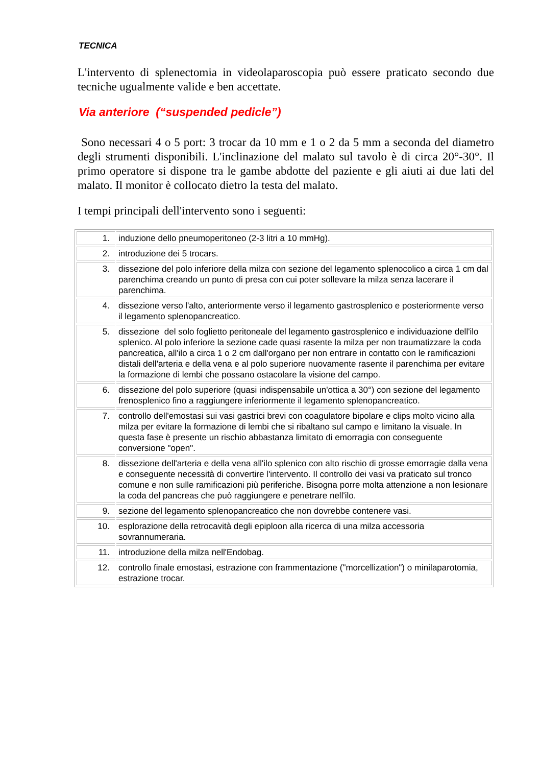TECNICA
L'intervento di splenectomia in videolaparoscopia può essere praticato secondo due tecniche ugualmente valide e ben accettate.
Via anteriore (“suspended pedicle”)
Sono necessari 4 o 5 port: 3 trocar da 10 mm e 1 o 2 da 5 mm a seconda del diametro degli strumenti disponibili. L'inclinazione del malato sul tavolo è di circa 20°-30°. Il primo operatore si dispone tra le gambe abdotte del paziente e gli aiuti ai due lati del malato. Il monitor è collocato dietro la testa del malato.
I tempi principali dell'intervento sono i seguenti:
| 1. | induzione dello pneumoperitoneo (2-3 litri a 10 mmHg). |
| 2. | introduzione dei 5 trocars. |
| 3. | dissezione del polo inferiore della milza con sezione del legamento splenocolico a circa 1 cm dal parenchima creando un punto di presa con cui poter sollevare la milza senza lacerare il parenchima. |
| 4. | dissezione verso l'alto, anteriormente verso il legamento gastrosplenico e posteriormente verso il legamento splenopancreatico. |
| 5. | dissezione del solo foglietto peritoneale del legamento gastrosplenico e individuazione dell'ilo splenico. Al polo inferiore la sezione cade quasi rasente la milza per non traumatizzare la coda pancreatica, all'ilo a circa 1 o 2 cm dall'organo per non entrare in contatto con le ramificazioni distali dell'arteria e della vena e al polo superiore nuovamente rasente il parenchima per evitare la formazione di lembi che possano ostacolare la visione del campo. |
| 6. | dissezione del polo superiore (quasi indispensabile un'ottica a 30°) con sezione del legamento frenosplenico fino a raggiungere inferiormente il legamento splenopancreatico. |
| 7. | controllo dell'emostasi sui vasi gastrici brevi con coagulatore bipolare e clips molto vicino alla milza per evitare la formazione di lembi che si ribaltano sul campo e limitano la visuale. In questa fase è presente un rischio abbastanza limitato di emorragia con conseguente conversione "open". |
| 8. | dissezione dell'arteria e della vena all'ilo splenico con alto rischio di grosse emorragie dalla vena e conseguente necessità di convertire l'intervento. Il controllo dei vasi va praticato sul tronco comune e non sulle ramificazioni più periferiche. Bisogna porre molta attenzione a non lesionare la coda del pancreas che può raggiungere e penetrare nell'ilo. |
| 9. | sezione del legamento splenopancreatico che non dovrebbe contenere vasi. |
| 10. | esplorazione della retrocavità degli epiploon alla ricerca di una milza accessoria sovrannumeraria. |
| 11. | introduzione della milza nell'Endobag. |
| 12. | controllo finale emostasi, estrazione con frammentazione ("morcellization") o minilaparotomia, estrazione trocar. |